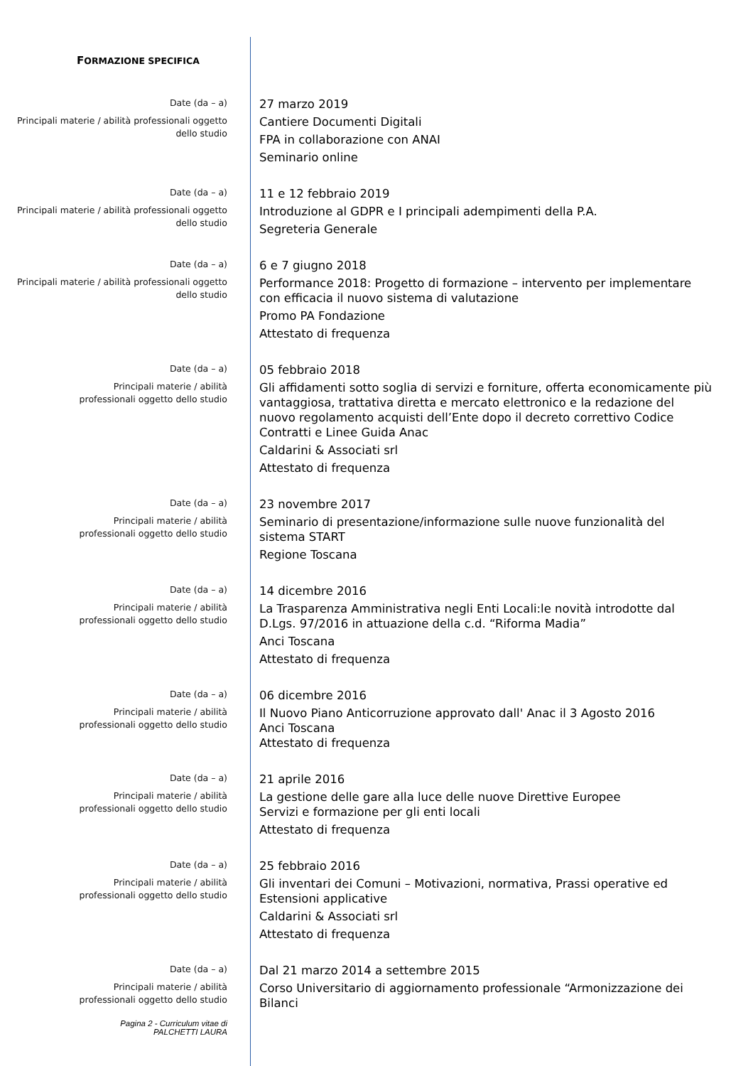FORMAZIONE SPECIFICA
Date (da – a)
Principali materie / abilità professionali oggetto dello studio
27 marzo 2019
Cantiere Documenti Digitali
FPA in collaborazione con ANAI
Seminario online
Date (da – a)
Principali materie / abilità professionali oggetto dello studio
11 e 12 febbraio 2019
Introduzione al GDPR e I principali adempimenti della P.A.
Segreteria Generale
Date (da – a)
Principali materie / abilità professionali oggetto dello studio
6 e 7 giugno 2018
Performance 2018: Progetto di formazione – intervento per implementare con efficacia il nuovo sistema di valutazione
Promo PA Fondazione
Attestato di frequenza
Date (da – a)
Principali materie / abilità
professionali oggetto dello studio
05 febbraio 2018
Gli affidamenti sotto soglia di servizi e forniture, offerta economicamente più vantaggiosa, trattativa diretta e mercato elettronico e la redazione del nuovo regolamento acquisti dell’Ente dopo il decreto correttivo Codice Contratti e Linee Guida Anac
Caldarini & Associati srl
Attestato di frequenza
Date (da – a)
Principali materie / abilità
professionali oggetto dello studio
23 novembre 2017
Seminario di presentazione/informazione sulle nuove funzionalità del sistema START
Regione Toscana
Date (da – a)
Principali materie / abilità
professionali oggetto dello studio
14 dicembre 2016
La Trasparenza Amministrativa negli Enti Locali:le novità introdotte dal D.Lgs. 97/2016 in attuazione della c.d. “Riforma Madia”
Anci Toscana
Attestato di frequenza
Date (da – a)
Principali materie / abilità
professionali oggetto dello studio
06 dicembre 2016
Il Nuovo Piano Anticorruzione approvato dall' Anac il 3 Agosto 2016
Anci Toscana
Attestato di frequenza
Date (da – a)
Principali materie / abilità
professionali oggetto dello studio
21 aprile 2016
La gestione delle gare alla luce delle nuove Direttive Europee
Servizi e formazione per gli enti locali
Attestato di frequenza
Date (da – a)
Principali materie / abilità
professionali oggetto dello studio
25 febbraio 2016
Gli inventari dei Comuni – Motivazioni, normativa, Prassi operative ed Estensioni applicative
Caldarini & Associati srl
Attestato di frequenza
Date (da – a)
Principali materie / abilità
professionali oggetto dello studio
Dal 21 marzo 2014 a settembre 2015
Corso Universitario di aggiornamento professionale “Armonizzazione dei Bilanci
Pagina 2 - Curriculum vitae di
PALCHETTI LAURA